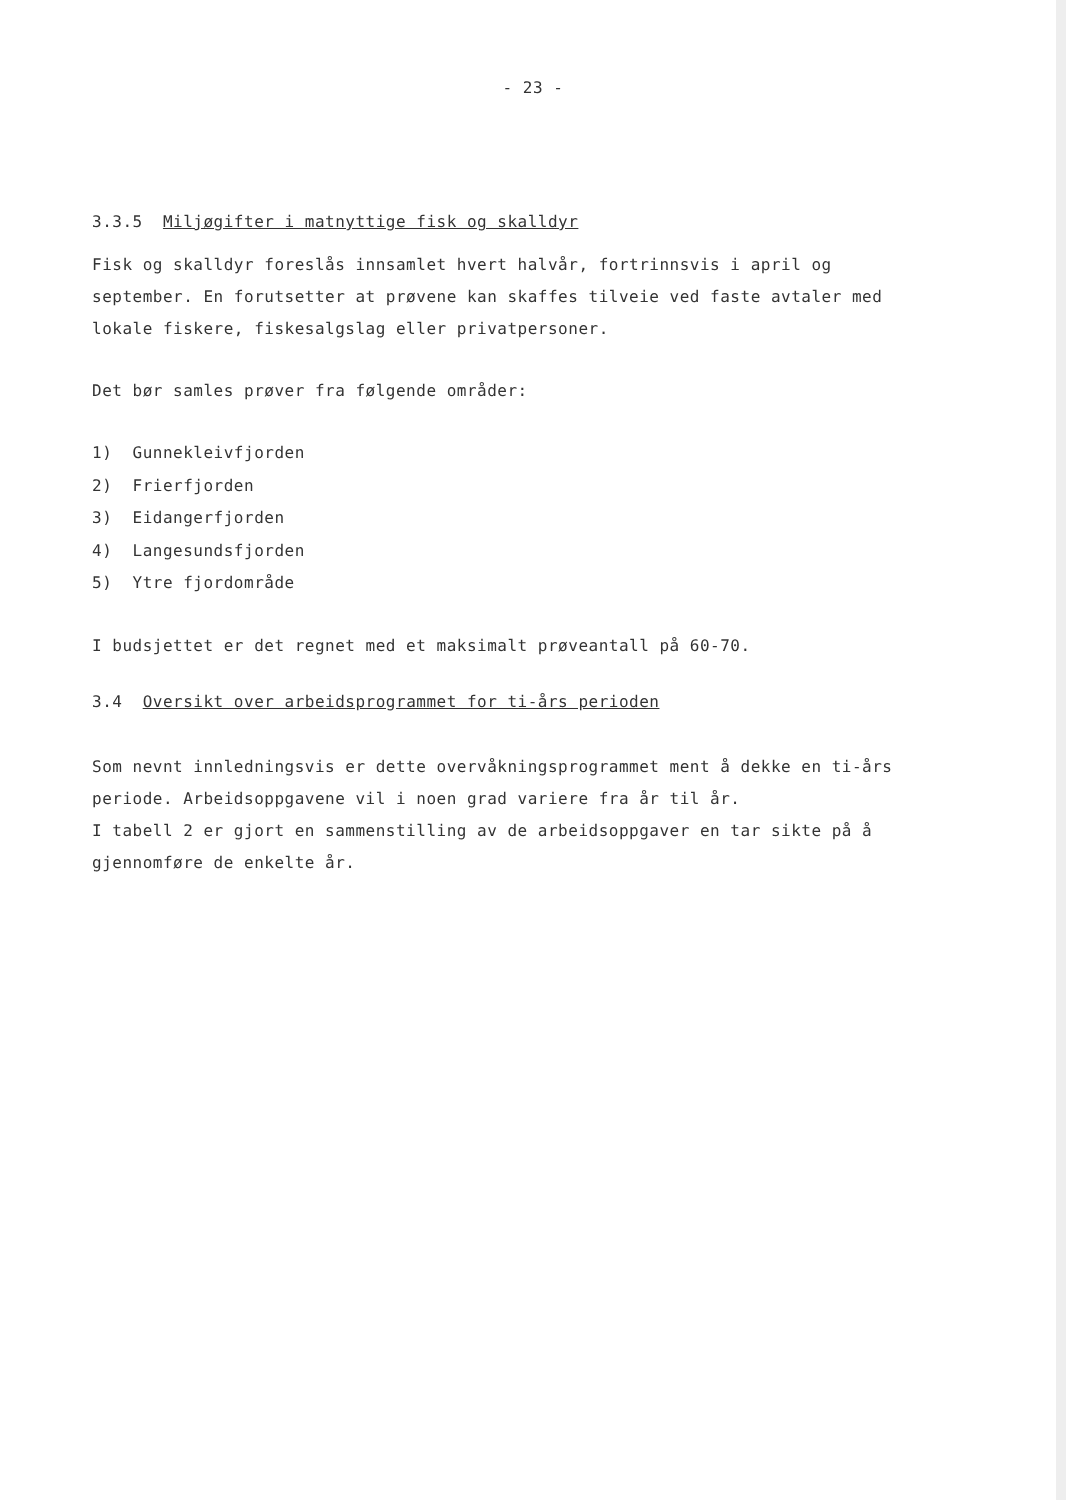- 23 -
3.3.5 Miljøgifter i matnyttige fisk og skalldyr
Fisk og skalldyr foreslås innsamlet hvert halvår, fortrinnsvis i april og september. En forutsetter at prøvene kan skaffes tilveie ved faste avtaler med lokale fiskere, fiskesalgslag eller privatpersoner.
Det bør samles prøver fra følgende områder:
1) Gunnekleivfjorden
2) Frierfjorden
3) Eidangerfjorden
4) Langesundsfjorden
5) Ytre fjordområde
I budsjettet er det regnet med et maksimalt prøveantall på 60-70.
3.4 Oversikt over arbeidsprogrammet for ti-års perioden
Som nevnt innledningsvis er dette overvåkningsprogrammet ment å dekke en ti-års periode. Arbeidsoppgavene vil i noen grad variere fra år til år.
I tabell 2 er gjort en sammenstilling av de arbeidsoppgaver en tar sikte på å gjennomføre de enkelte år.